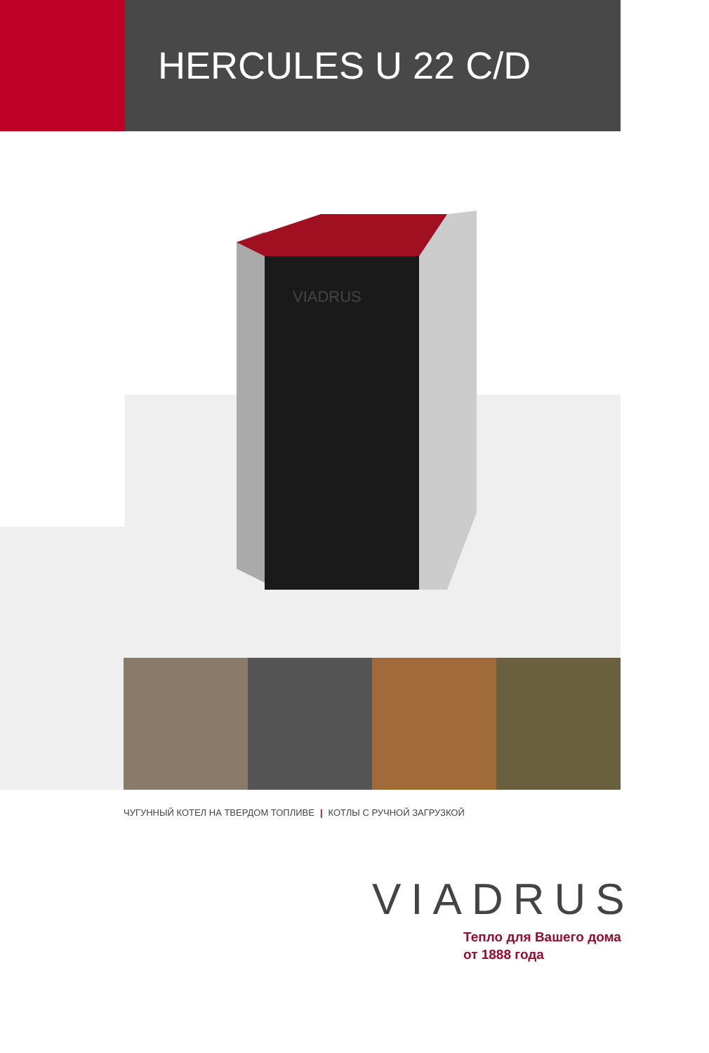HERCULES U 22 C/D
VIADRUS
ЧУГУННЫЙ КОТЕЛ НА ТВЕРДОМ ТОПЛИВЕ | КОТЛЫ С РУЧНОЙ ЗАГРУЗКОЙ
VIADRUS
Тепло для Вашего дома
от 1888 года